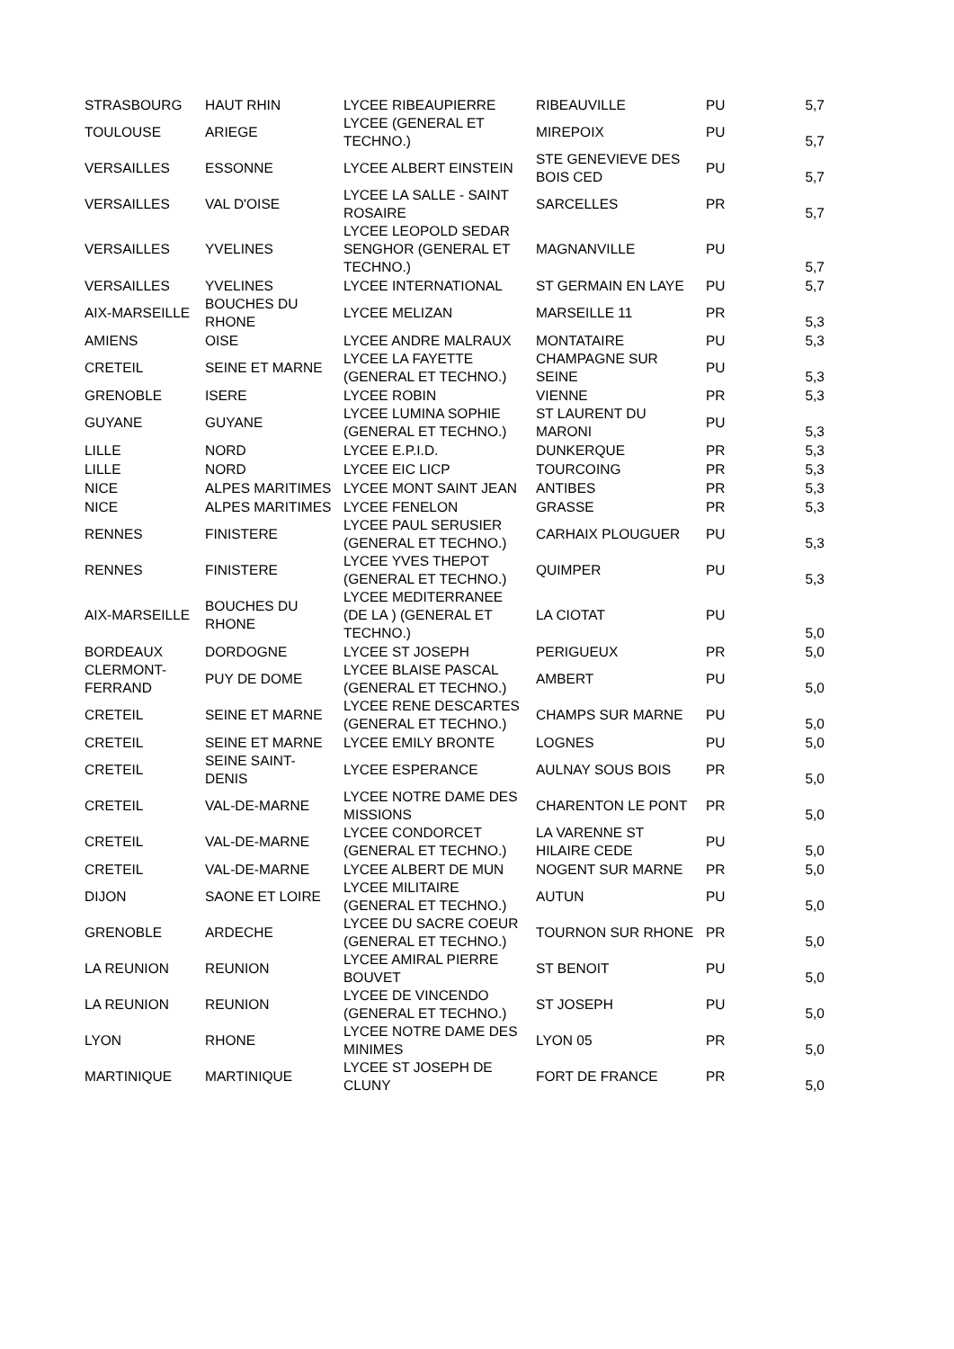| STRASBOURG | HAUT RHIN | LYCEE RIBEAUPIERRE | RIBEAUVILLE | PU | 5,7 |
| TOULOUSE | ARIEGE | LYCEE (GENERAL ET TECHNO.) | MIREPOIX | PU | 5,7 |
| VERSAILLES | ESSONNE | LYCEE ALBERT EINSTEIN | STE GENEVIEVE DES BOIS CED | PU | 5,7 |
| VERSAILLES | VAL D'OISE | LYCEE LA SALLE - SAINT ROSAIRE | SARCELLES | PR | 5,7 |
| VERSAILLES | YVELINES | LYCEE LEOPOLD SEDAR SENGHOR (GENERAL ET TECHNO.) | MAGNANVILLE | PU | 5,7 |
| VERSAILLES | YVELINES | LYCEE INTERNATIONAL | ST GERMAIN EN LAYE | PU | 5,7 |
| AIX-MARSEILLE | BOUCHES DU RHONE | LYCEE MELIZAN | MARSEILLE 11 | PR | 5,3 |
| AMIENS | OISE | LYCEE ANDRE MALRAUX | MONTATAIRE | PU | 5,3 |
| CRETEIL | SEINE ET MARNE | LYCEE LA FAYETTE (GENERAL ET TECHNO.) | CHAMPAGNE SUR SEINE | PU | 5,3 |
| GRENOBLE | ISERE | LYCEE ROBIN | VIENNE | PR | 5,3 |
| GUYANE | GUYANE | LYCEE LUMINA SOPHIE (GENERAL ET TECHNO.) | ST LAURENT DU MARONI | PU | 5,3 |
| LILLE | NORD | LYCEE E.P.I.D. | DUNKERQUE | PR | 5,3 |
| LILLE | NORD | LYCEE EIC LICP | TOURCOING | PR | 5,3 |
| NICE | ALPES MARITIMES | LYCEE MONT SAINT JEAN | ANTIBES | PR | 5,3 |
| NICE | ALPES MARITIMES | LYCEE FENELON | GRASSE | PR | 5,3 |
| RENNES | FINISTERE | LYCEE PAUL SERUSIER (GENERAL ET TECHNO.) | CARHAIX PLOUGUER | PU | 5,3 |
| RENNES | FINISTERE | LYCEE YVES THEPOT (GENERAL ET TECHNO.) | QUIMPER | PU | 5,3 |
| AIX-MARSEILLE | BOUCHES DU RHONE | LYCEE MEDITERRANEE (DE LA ) (GENERAL ET TECHNO.) | LA CIOTAT | PU | 5,0 |
| BORDEAUX | DORDOGNE | LYCEE ST JOSEPH | PERIGUEUX | PR | 5,0 |
| CLERMONT-FERRAND | PUY DE DOME | LYCEE BLAISE PASCAL (GENERAL ET TECHNO.) | AMBERT | PU | 5,0 |
| CRETEIL | SEINE ET MARNE | LYCEE RENE DESCARTES (GENERAL ET TECHNO.) | CHAMPS SUR MARNE | PU | 5,0 |
| CRETEIL | SEINE ET MARNE | LYCEE EMILY BRONTE | LOGNES | PU | 5,0 |
| CRETEIL | SEINE SAINT-DENIS | LYCEE ESPERANCE | AULNAY SOUS BOIS | PR | 5,0 |
| CRETEIL | VAL-DE-MARNE | LYCEE NOTRE DAME DES MISSIONS | CHARENTON LE PONT | PR | 5,0 |
| CRETEIL | VAL-DE-MARNE | LYCEE CONDORCET (GENERAL ET TECHNO.) | LA VARENNE ST HILAIRE CEDE | PU | 5,0 |
| CRETEIL | VAL-DE-MARNE | LYCEE ALBERT DE MUN | NOGENT SUR MARNE | PR | 5,0 |
| DIJON | SAONE ET LOIRE | LYCEE MILITAIRE (GENERAL ET TECHNO.) | AUTUN | PU | 5,0 |
| GRENOBLE | ARDECHE | LYCEE DU SACRE COEUR (GENERAL ET TECHNO.) | TOURNON SUR RHONE | PR | 5,0 |
| LA REUNION | REUNION | LYCEE AMIRAL PIERRE BOUVET | ST BENOIT | PU | 5,0 |
| LA REUNION | REUNION | LYCEE DE VINCENDO (GENERAL ET TECHNO.) | ST JOSEPH | PU | 5,0 |
| LYON | RHONE | LYCEE NOTRE DAME DES MINIMES | LYON 05 | PR | 5,0 |
| MARTINIQUE | MARTINIQUE | LYCEE ST JOSEPH DE CLUNY | FORT DE FRANCE | PR | 5,0 |